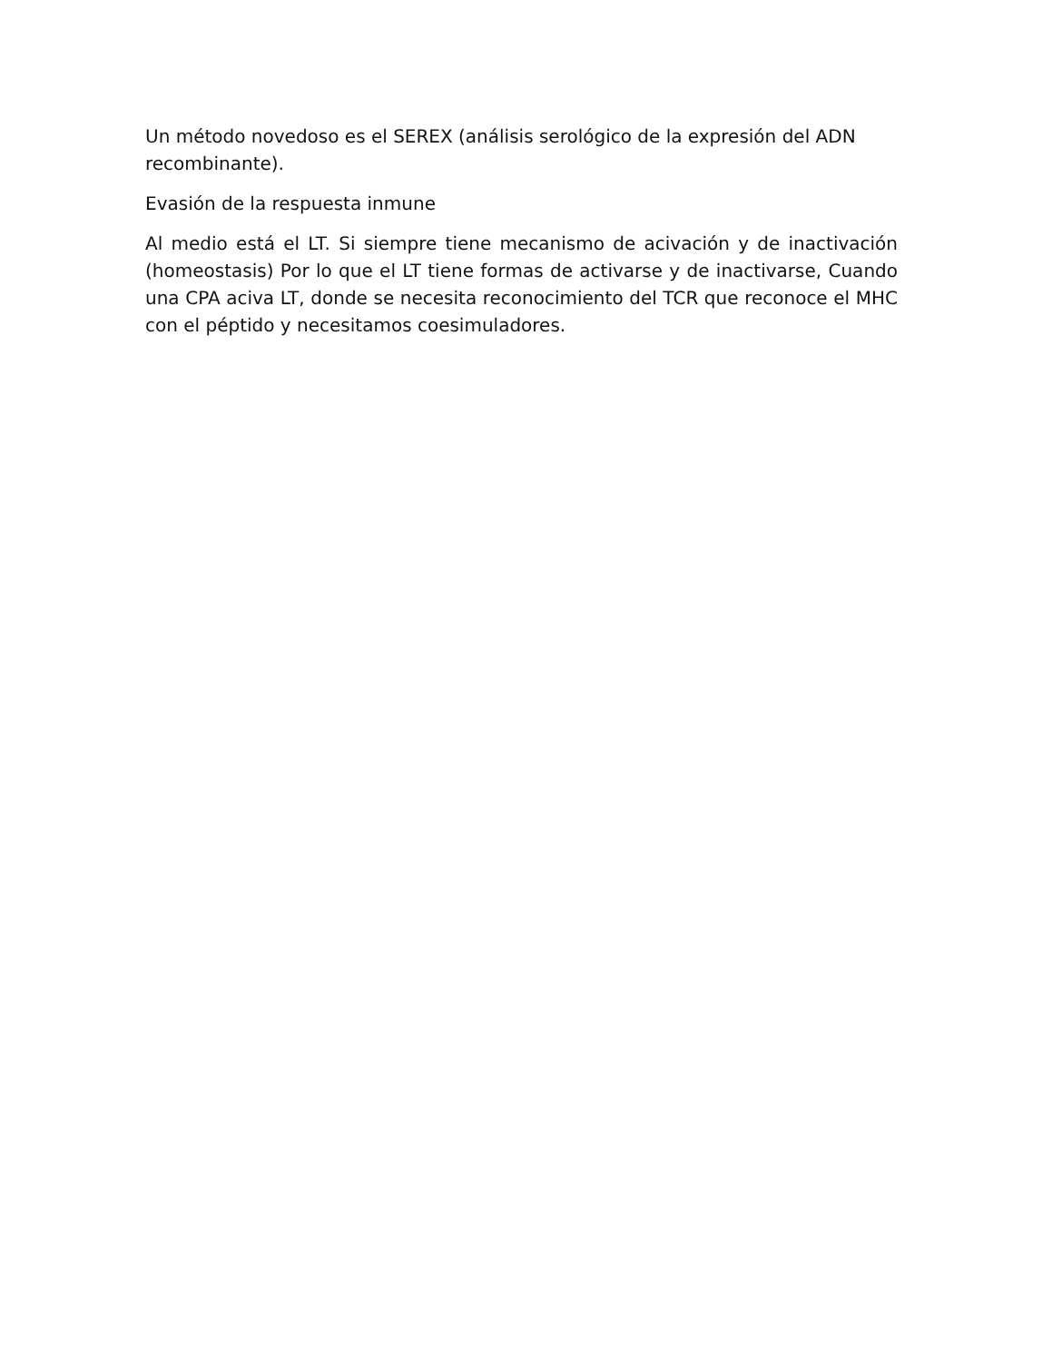Un método novedoso es el SEREX (análisis serológico de la expresión del ADN recombinante).
Evasión de la respuesta inmune
Al medio está el LT. Si siempre tiene mecanismo de acivación y de inactivación (homeostasis) Por lo que el LT tiene formas de activarse y de inactivarse, Cuando una CPA aciva LT, donde se necesita reconocimiento del TCR que reconoce el MHC con el péptido y necesitamos coesimuladores.